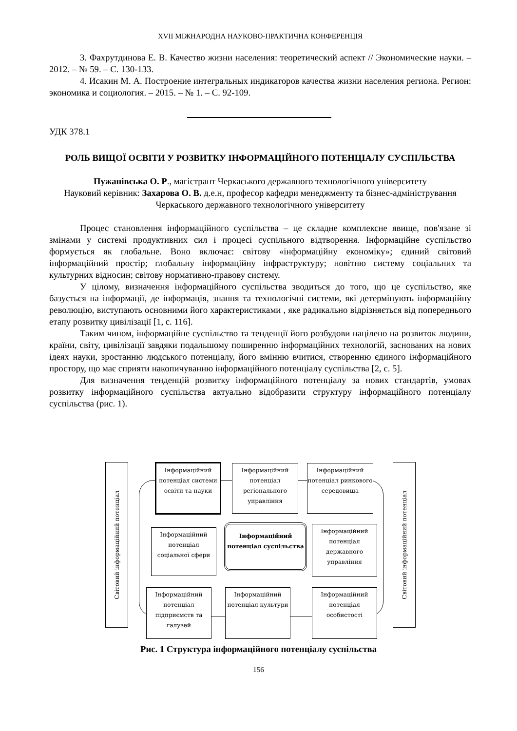XVII МІЖНАРОДНА НАУКОВО-ПРАКТИЧНА КОНФЕРЕНЦІЯ
3. Фахрутдинова Е. В. Качество жизни населения: теоретический аспект // Экономические науки. – 2012. – № 59. – С. 130-133.
4. Исакин М. А. Построение интегральных индикаторов качества жизни населения региона. Регион: экономика и социология. – 2015. – № 1. – С. 92-109.
УДК 378.1
РОЛЬ ВИЩОЇ ОСВІТИ У РОЗВИТКУ ІНФОРМАЦІЙНОГО ПОТЕНЦІАЛУ СУСПІЛЬСТВА
Пужанівська О. Р., магістрант Черкаського державного технологічного університету
Науковий керівник: Захарова О. В. д.е.н, професор кафедри менеджменту та бізнес-адміністрування Черкаського державного технологічного університету
Процес становлення інформаційного суспільства – це складне комплексне явище, пов'язане зі змінами у системі продуктивних сил і процесі суспільного відтворення. Інформаційне суспільство формується як глобальне. Воно включає: світову «інформаційну економіку»; єдиний світовий інформаційний простір; глобальну інформаційну інфраструктуру; новітню систему соціальних та культурних відносин; світову нормативно-правову систему.
У цілому, визначення інформаційного суспільства зводиться до того, що це суспільство, яке базується на інформації, де інформація, знання та технологічні системи, які детермінують інформаційну революцію, виступають основними його характеристиками , яке радикально відрізняється від попереднього етапу розвитку цивілізації [1, с. 116].
Таким чином, інформаційне суспільство та тенденції його розбудови націлено на розвиток людини, країни, світу, цивілізації завдяки подальшому поширенню інформаційних технологій, заснованих на нових ідеях науки, зростанню людського потенціалу, його вмінню вчитися, створенню єдиного інформаційного простору, що має сприяти накопичуванню інформаційного потенціалу суспільства [2, с. 5].
Для визначення тенденцій розвитку інформаційного потенціалу за нових стандартів, умовах розвитку інформаційного суспільства актуально відобразити структуру інформаційного потенціалу суспільства (рис. 1).
Світовий інформаційний потенціал
Світовий інформаційний потенціал
Інформаційний потенціал системи освіти та науки
Інформаційний потенціал регіонального управління
Інформаційний потенціал ринкового середовища
Інформаційний потенціал соціальної сфери
Інформаційний потенціал суспільства
Інформаційний потенціал державного управління
Інформаційний потенціал підприємств та галузей
Інформаційний потенціал культури
Інформаційний потенціал особистості
Рис. 1 Структура інформаційного потенціалу суспільства
156